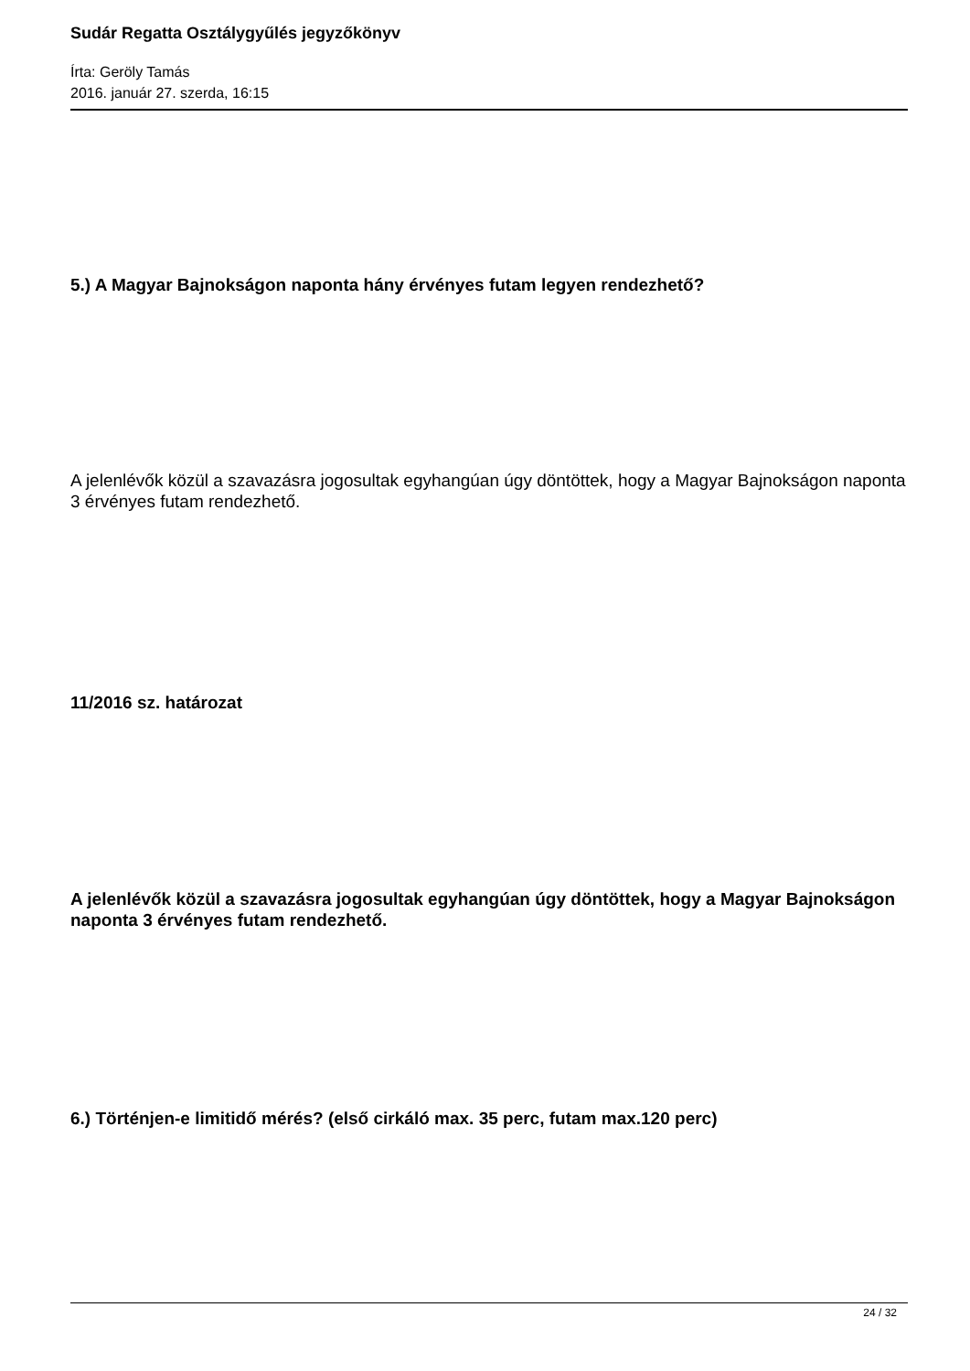Sudár Regatta Osztálygyűlés jegyzőkönyv
Írta: Geröly Tamás
2016. január 27. szerda, 16:15
5.) A Magyar Bajnokságon naponta hány érvényes futam legyen rendezhető?
A jelenlévők közül a szavazásra jogosultak egyhangúan úgy döntöttek, hogy a Magyar Bajnokságon naponta 3 érvényes futam rendezhető.
11/2016 sz. határozat
A jelenlévők közül a szavazásra jogosultak egyhangúan úgy döntöttek, hogy a Magyar Bajnokságon naponta 3 érvényes futam rendezhető.
6.) Történjen-e limitidő mérés? (első cirkáló max. 35 perc, futam max.120 perc)
24 / 32